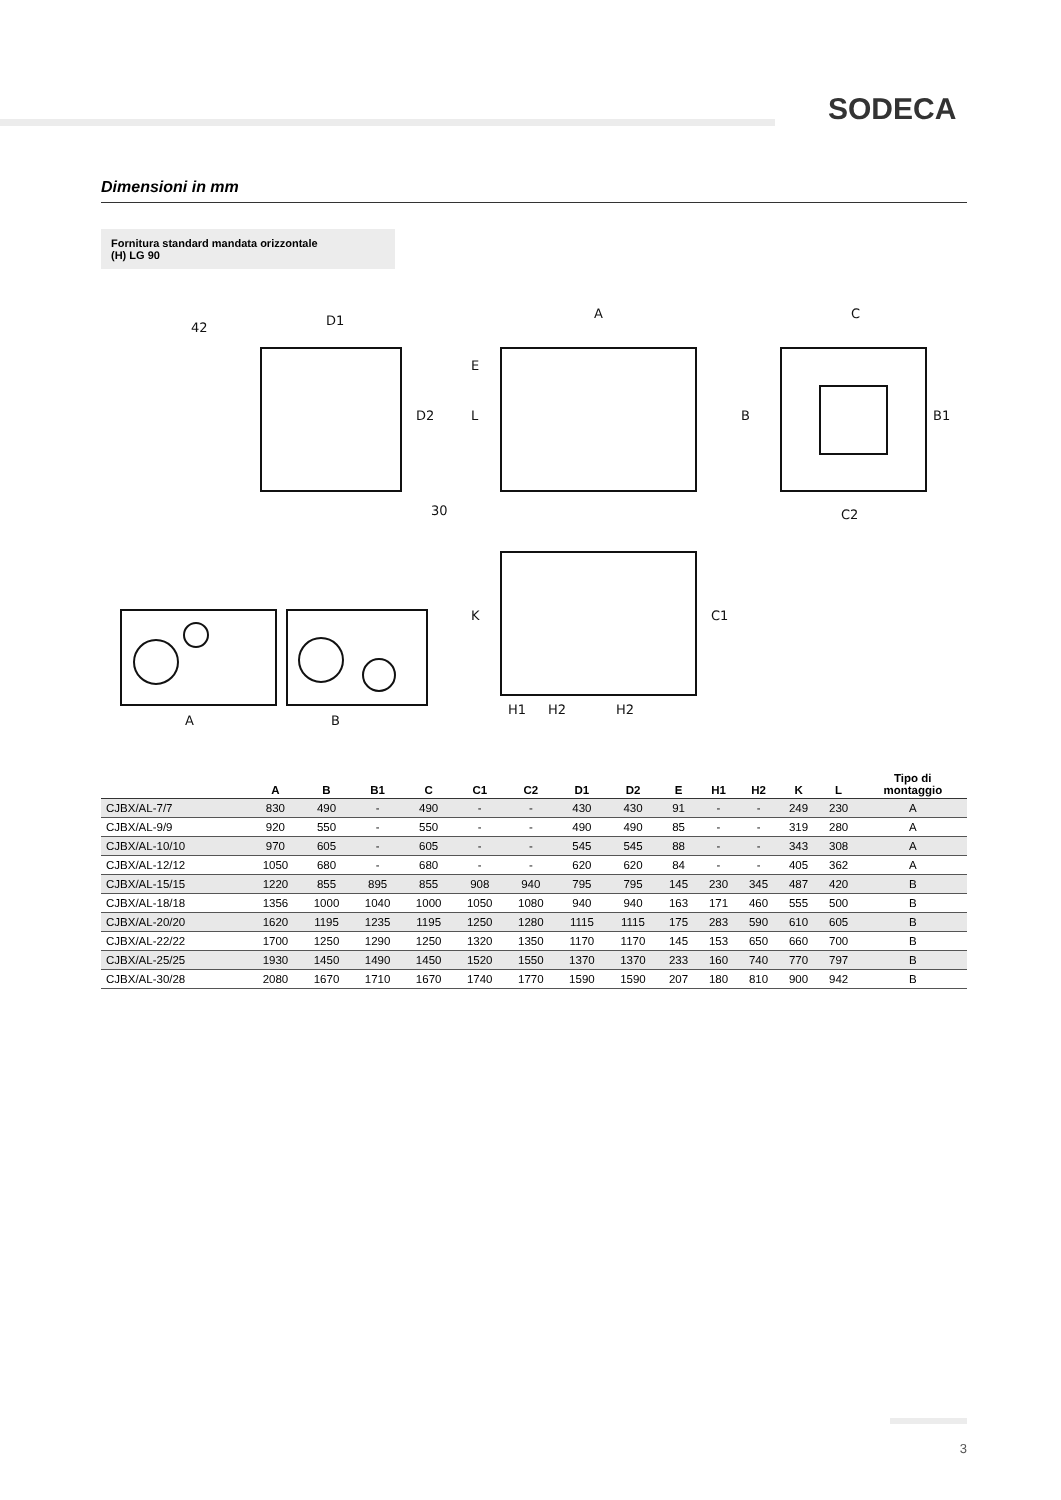SODECA
Dimensioni in mm
Fornitura standard mandata orizzontale
(H) LG 90
42
D1
30
A
C
C2
A
B
H1
H2
H2
D2
E
L
B
B1
K
C1
| | A | B | B1 | C | C1 | C2 | D1 | D2 | E | H1 | H2 | K | L | Tipo di montaggio |
| --- | --- | --- | --- | --- | --- | --- | --- | --- | --- | --- | --- | --- | --- | --- |
| CJBX/AL-7/7 | 830 | 490 | - | 490 | - | - | 430 | 430 | 91 | - | - | 249 | 230 | A |
| CJBX/AL-9/9 | 920 | 550 | - | 550 | - | - | 490 | 490 | 85 | - | - | 319 | 280 | A |
| CJBX/AL-10/10 | 970 | 605 | - | 605 | - | - | 545 | 545 | 88 | - | - | 343 | 308 | A |
| CJBX/AL-12/12 | 1050 | 680 | - | 680 | - | - | 620 | 620 | 84 | - | - | 405 | 362 | A |
| CJBX/AL-15/15 | 1220 | 855 | 895 | 855 | 908 | 940 | 795 | 795 | 145 | 230 | 345 | 487 | 420 | B |
| CJBX/AL-18/18 | 1356 | 1000 | 1040 | 1000 | 1050 | 1080 | 940 | 940 | 163 | 171 | 460 | 555 | 500 | B |
| CJBX/AL-20/20 | 1620 | 1195 | 1235 | 1195 | 1250 | 1280 | 1115 | 1115 | 175 | 283 | 590 | 610 | 605 | B |
| CJBX/AL-22/22 | 1700 | 1250 | 1290 | 1250 | 1320 | 1350 | 1170 | 1170 | 145 | 153 | 650 | 660 | 700 | B |
| CJBX/AL-25/25 | 1930 | 1450 | 1490 | 1450 | 1520 | 1550 | 1370 | 1370 | 233 | 160 | 740 | 770 | 797 | B |
| CJBX/AL-30/28 | 2080 | 1670 | 1710 | 1670 | 1740 | 1770 | 1590 | 1590 | 207 | 180 | 810 | 900 | 942 | B |
3